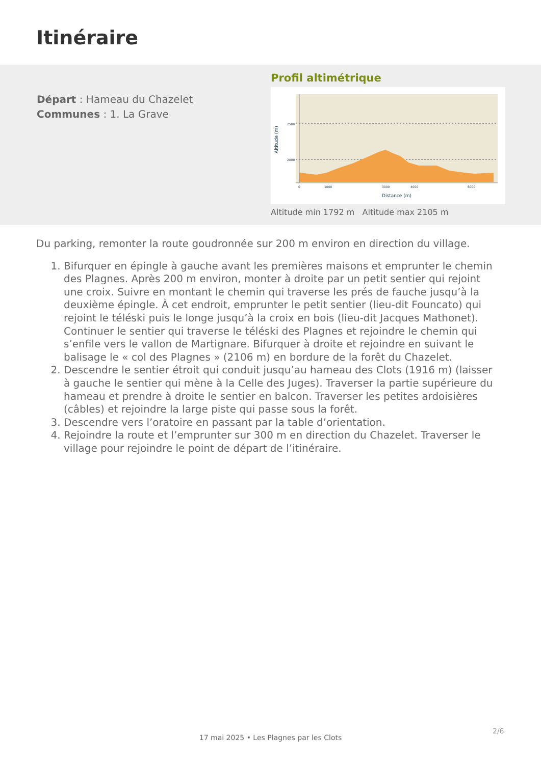Itinéraire
Départ : Hameau du Chazelet
Communes : 1. La Grave
Profil altimétrique
2500
2000
0
1000
3000
4000
6000
Distance (m)
Altitude (m)
Altitude min 1792 m Altitude max 2105 m
Du parking, remonter la route goudronnée sur 200 m environ en direction du village.
1. Bifurquer en épingle à gauche avant les premières maisons et emprunter le chemin des Plagnes. Après 200 m environ, monter à droite par un petit sentier qui rejoint une croix. Suivre en montant le chemin qui traverse les prés de fauche jusqu’à la deuxième épingle. À cet endroit, emprunter le petit sentier (lieu-dit Founcato) qui rejoint le téléski puis le longe jusqu’à la croix en bois (lieu-dit Jacques Mathonet). Continuer le sentier qui traverse le téléski des Plagnes et rejoindre le chemin qui s’enfile vers le vallon de Martignare. Bifurquer à droite et rejoindre en suivant le balisage le « col des Plagnes » (2106 m) en bordure de la forêt du Chazelet.
2. Descendre le sentier étroit qui conduit jusqu’au hameau des Clots (1916 m) (laisser à gauche le sentier qui mène à la Celle des Juges). Traverser la partie supérieure du hameau et prendre à droite le sentier en balcon. Traverser les petites ardoisières (câbles) et rejoindre la large piste qui passe sous la forêt.
3. Descendre vers l’oratoire en passant par la table d’orientation.
4. Rejoindre la route et l’emprunter sur 300 m en direction du Chazelet. Traverser le village pour rejoindre le point de départ de l’itinéraire.
2/6
17 mai 2025 • Les Plagnes par les Clots